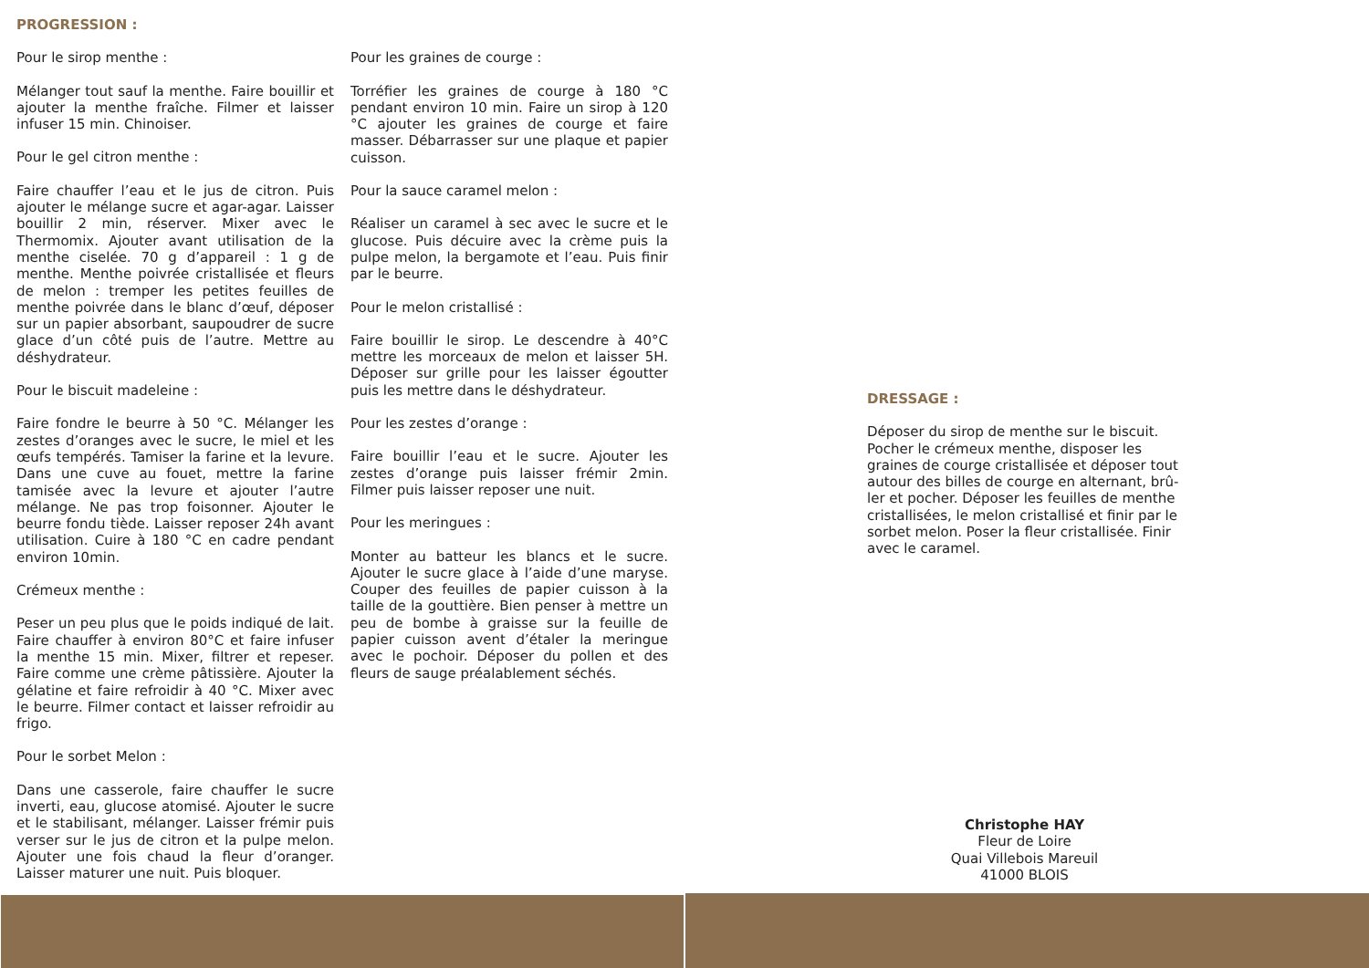PROGRESSION :
Pour le sirop menthe :
Mélanger tout sauf la menthe. Faire bouillir et ajouter la menthe fraîche. Filmer et laisser infuser 15 min. Chinoiser.
Pour le gel citron menthe :
Faire chauffer l’eau et le jus de citron. Puis ajouter le mélange sucre et agar-agar. Laisser bouillir 2 min, réserver. Mixer avec le Thermomix. Ajouter avant utilisation de la menthe ciselée. 70 g d’appareil : 1 g de menthe. Menthe poivrée cristallisée et fleurs de melon : tremper les petites feuilles de menthe poivrée dans le blanc d’œuf, déposer sur un papier absorbant, saupoudrer de sucre glace d’un côté puis de l’autre. Mettre au déshydrateur.
Pour le biscuit madeleine :
Faire fondre le beurre à 50 °C. Mélanger les zestes d’oranges avec le sucre, le miel et les œufs tempérés. Tamiser la farine et la levure. Dans une cuve au fouet, mettre la farine tamisée avec la levure et ajouter l’autre mélange. Ne pas trop foisonner. Ajouter le beurre fondu tiède. Laisser reposer 24h avant utilisation. Cuire à 180 °C en cadre pendant environ 10min.
Crémeux menthe :
Peser un peu plus que le poids indiqué de lait. Faire chauffer à environ 80°C et faire infuser la menthe 15 min. Mixer, filtrer et repeser. Faire comme une crème pâtissière. Ajouter la gélatine et faire refroidir à 40 °C. Mixer avec le beurre. Filmer contact et laisser refroidir au frigo.
Pour le sorbet Melon :
Dans une casserole, faire chauffer le sucre inverti, eau, glucose atomisé. Ajouter le sucre et le stabilisant, mélanger. Laisser frémir puis verser sur le jus de citron et la pulpe melon. Ajouter une fois chaud la fleur d’oranger. Laisser maturer une nuit. Puis bloquer.
Pour les graines de courge :
Torréfier les graines de courge à 180 °C pendant environ 10 min. Faire un sirop à 120 °C ajouter les graines de courge et faire masser. Débarrasser sur une plaque et papier cuisson.
Pour la sauce caramel melon :
Réaliser un caramel à sec avec le sucre et le glucose. Puis décuire avec la crème puis la pulpe melon, la bergamote et l’eau. Puis finir par le beurre.
Pour le melon cristallisé :
Faire bouillir le sirop. Le descendre à 40°C mettre les morceaux de melon et laisser 5H. Déposer sur grille pour les laisser égoutter puis les mettre dans le déshydrateur.
Pour les zestes d’orange :
Faire bouillir l’eau et le sucre. Ajouter les zestes d’orange puis laisser frémir 2min. Filmer puis laisser reposer une nuit.
Pour les meringues :
Monter au batteur les blancs et le sucre. Ajouter le sucre glace à l’aide d’une maryse. Couper des feuilles de papier cuisson à la taille de la gouttière. Bien penser à mettre un peu de bombe à graisse sur la feuille de papier cuisson avent d’étaler la meringue avec le pochoir. Déposer du pollen et des fleurs de sauge préalablement séchés.
DRESSAGE :
Déposer du sirop de menthe sur le biscuit. Pocher le crémeux menthe, disposer les graines de courge cristallisée et déposer tout autour des billes de courge en alternant, brû-ler et pocher. Déposer les feuilles de menthe cristallisées, le melon cristallisé et finir par le sorbet melon. Poser la fleur cristallisée. Finir avec le caramel.
Christophe HAY
Fleur de Loire
Quai Villebois Mareuil
41000 BLOIS